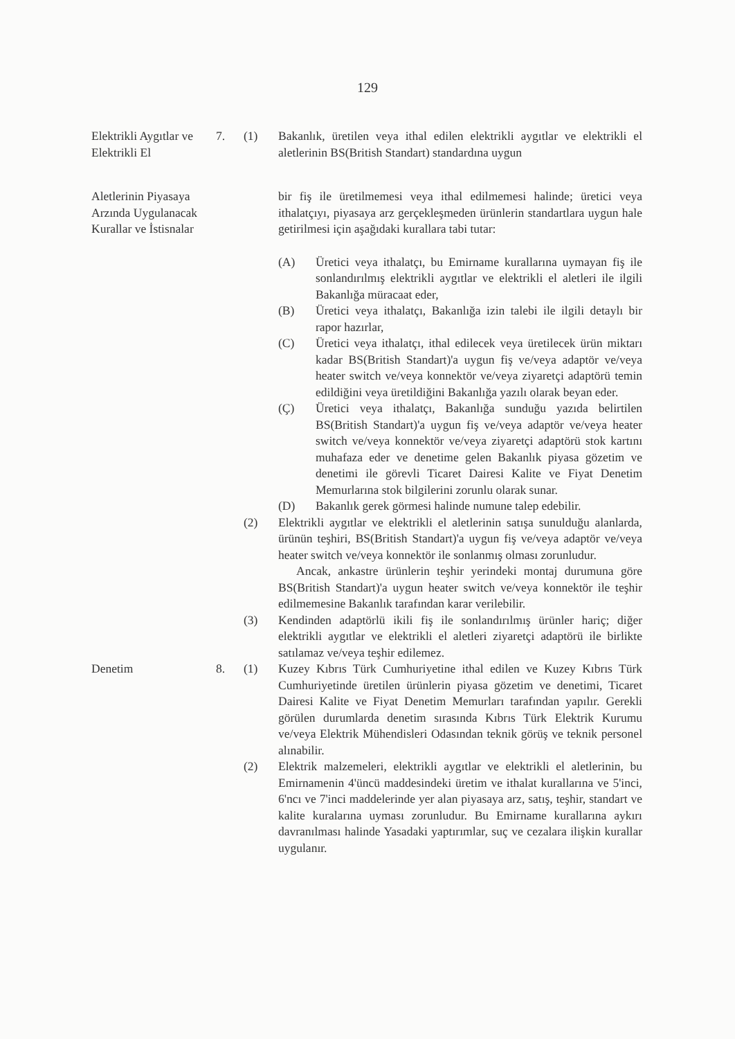129
Elektrikli Aygıtlar ve Elektrikli El
7. (1) Bakanlık, üretilen veya ithal edilen elektrikli aygıtlar ve elektrikli el aletlerinin BS(British Standart) standardına uygun
Aletlerinin Piyasaya Arzında Uygulanacak Kurallar ve İstisnalar
bir fiş ile üretilmemesi veya ithal edilmemesi halinde; üretici veya ithalatçıyı, piyasaya arz gerçekleşmeden ürünlerin standartlara uygun hale getirilmesi için aşağıdaki kurallara tabi tutar:
(A) Üretici veya ithalatçı, bu Emirname kurallarına uymayan fiş ile sonlandırılmış elektrikli aygıtlar ve elektrikli el aletleri ile ilgili Bakanlığa müracaat eder,
(B) Üretici veya ithalatçı, Bakanlığa izin talebi ile ilgili detaylı bir rapor hazırlar,
(C) Üretici veya ithalatçı, ithal edilecek veya üretilecek ürün miktarı kadar BS(British Standart)'a uygun fiş ve/veya adaptör ve/veya heater switch ve/veya konnektör ve/veya ziyaretçi adaptörü temin edildiğini veya üretildiğini Bakanlığa yazılı olarak beyan eder.
(Ç) Üretici veya ithalatçı, Bakanlığa sunduğu yazıda belirtilen BS(British Standart)'a uygun fiş ve/veya adaptör ve/veya heater switch ve/veya konnektör ve/veya ziyaretçi adaptörü stok kartını muhafaza eder ve denetime gelen Bakanlık piyasa gözetim ve denetimi ile görevli Ticaret Dairesi Kalite ve Fiyat Denetim Memurlarına stok bilgilerini zorunlu olarak sunar.
(D) Bakanlık gerek görmesi halinde numune talep edebilir.
(2) Elektrikli aygıtlar ve elektrikli el aletlerinin satışa sunulduğu alanlarda, ürünün teşhiri, BS(British Standart)'a uygun fiş ve/veya adaptör ve/veya heater switch ve/veya konnektör ile sonlanmış olması zorunludur.
Ancak, ankastre ürünlerin teşhir yerindeki montaj durumuna göre BS(British Standart)'a uygun heater switch ve/veya konnektör ile teşhir edilmemesine Bakanlık tarafından karar verilebilir.
(3) Kendinden adaptörlü ikili fiş ile sonlandırılmış ürünler hariç; diğer elektrikli aygıtlar ve elektrikli el aletleri ziyaretçi adaptörü ile birlikte satılamaz ve/veya teşhir edilemez.
Denetim 8. (1) Kuzey Kıbrıs Türk Cumhuriyetine ithal edilen ve Kuzey Kıbrıs Türk Cumhuriyetinde üretilen ürünlerin piyasa gözetim ve denetimi, Ticaret Dairesi Kalite ve Fiyat Denetim Memurları tarafından yapılır. Gerekli görülen durumlarda denetim sırasında Kıbrıs Türk Elektrik Kurumu ve/veya Elektrik Mühendisleri Odasından teknik görüş ve teknik personel alınabilir.
(2) Elektrik malzemeleri, elektrikli aygıtlar ve elektrikli el aletlerinin, bu Emirnamenin 4'üncü maddesindeki üretim ve ithalat kurallarına ve 5'inci, 6'ncı ve 7'inci maddelerinde yer alan piyasaya arz, satış, teşhir, standart ve kalite kuralarına uyması zorunludur. Bu Emirname kurallarına aykırı davranılması halinde Yasadaki yaptırımlar, suç ve cezalara ilişkin kurallar uygulanır.